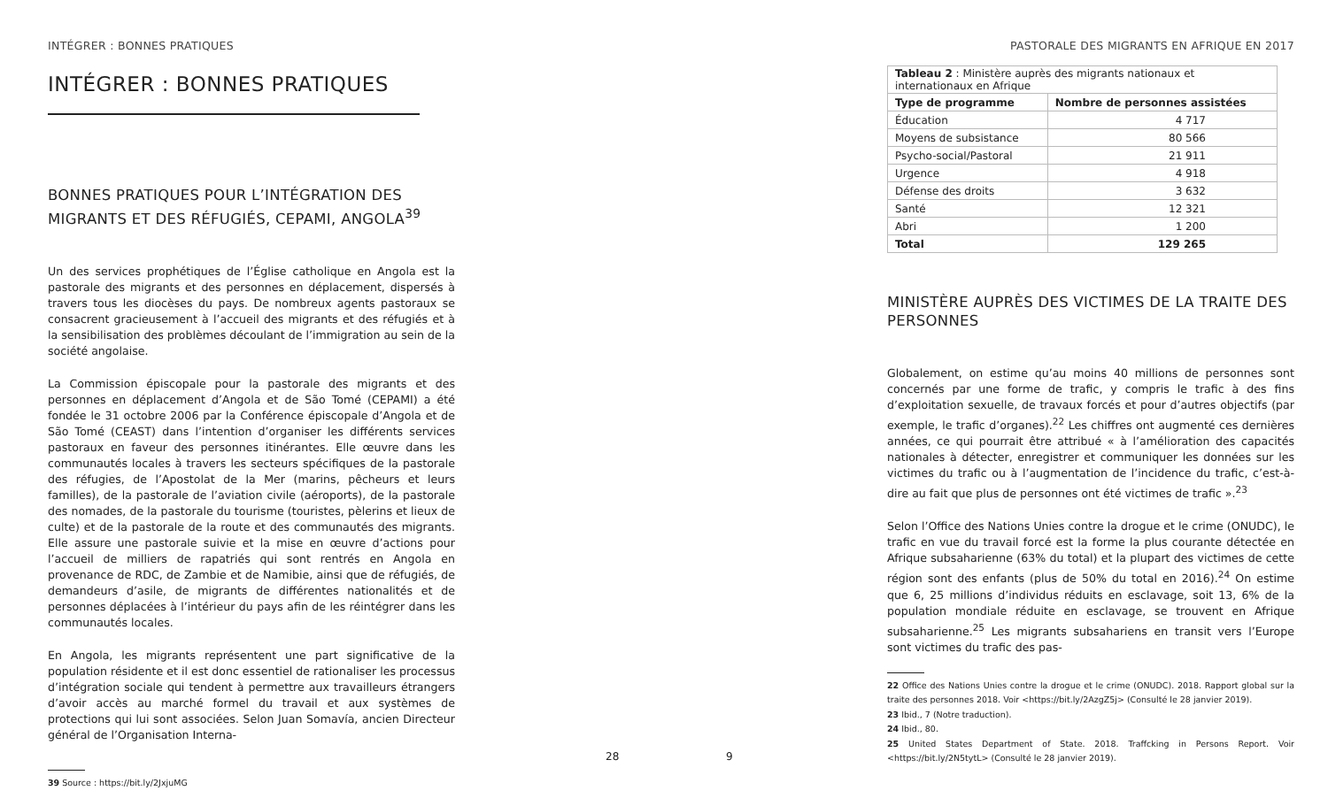INTÉGRER : BONNES PRATIQUES
INTÉGRER : BONNES PRATIQUES
BONNES PRATIQUES POUR L’INTÉGRATION DES MIGRANTS ET DES RÉFUGIÉS, CEPAMI, ANGOLA<sup>39</sup>
Un des services prophétiques de l’Église catholique en Angola est la pastorale des migrants et des personnes en déplacement, dispersés à travers tous les diocèses du pays. De nombreux agents pastoraux se consacrent gracieusement à l’accueil des migrants et des réfugiés et à la sensibilisation des problèmes découlant de l’immigration au sein de la société angolaise.
La Commission épiscopale pour la pastorale des migrants et des personnes en déplacement d’Angola et de São Tomé (CEPAMI) a été fondée le 31 octobre 2006 par la Conférence épiscopale d’Angola et de São Tomé (CEAST) dans l’intention d’organiser les différents services pastoraux en faveur des personnes itinérantes. Elle œuvre dans les communautés locales à travers les secteurs spécifiques de la pastorale des réfugies, de l’Apostolat de la Mer (marins, pêcheurs et leurs familles), de la pastorale de l’aviation civile (aéroports), de la pastorale des nomades, de la pastorale du tourisme (touristes, pèlerins et lieux de culte) et de la pastorale de la route et des communautés des migrants. Elle assure une pastorale suivie et la mise en œuvre d’actions pour l’accueil de milliers de rapatriés qui sont rentrés en Angola en provenance de RDC, de Zambie et de Namibie, ainsi que de réfugiés, de demandeurs d’asile, de migrants de différentes nationalités et de personnes déplacées à l’intérieur du pays afin de les réintégrer dans les communautés locales.
En Angola, les migrants représentent une part significative de la population résidente et il est donc essentiel de rationaliser les processus d’intégration sociale qui tendent à permettre aux travailleurs étrangers d’avoir accès au marché formel du travail et aux systèmes de protections qui lui sont associées. Selon Juan Somavía, ancien Directeur général de l’Organisation Interna-
39 Source : https://bit.ly/2JxjuMG
PASTORALE DES MIGRANTS EN AFRIQUE EN 2017
| Tableau 2 : Ministère auprès des migrants nationaux et internationaux en Afrique | |
| Type de programme | Nombre de personnes assistées |
| Éducation | 4 717 |
| Moyens de subsistance | 80 566 |
| Psycho-social/Pastoral | 21 911 |
| Urgence | 4 918 |
| Défense des droits | 3 632 |
| Santé | 12 321 |
| Abri | 1 200 |
| Total | 129 265 |
MINISTÈRE AUPRÈS DES VICTIMES DE LA TRAITE DES PERSONNES
Globalement, on estime qu’au moins 40 millions de personnes sont concernés par une forme de trafic, y compris le trafic à des fins d’exploitation sexuelle, de travaux forcés et pour d’autres objectifs (par exemple, le trafic d’organes).<sup>22</sup> Les chiffres ont augmenté ces dernières années, ce qui pourrait être attribué « à l’amélioration des capacités nationales à détecter, enregistrer et communiquer les données sur les victimes du trafic ou à l’augmentation de l’incidence du trafic, c’est-à-dire au fait que plus de personnes ont été victimes de trafic ».<sup>23</sup>
Selon l’Office des Nations Unies contre la drogue et le crime (ONUDC), le trafic en vue du travail forcé est la forme la plus courante détectée en Afrique subsaharienne (63% du total) et la plupart des victimes de cette région sont des enfants (plus de 50% du total en 2016).<sup>24</sup> On estime que 6, 25 millions d’individus réduits en esclavage, soit 13, 6% de la population mondiale réduite en esclavage, se trouvent en Afrique subsaharienne.<sup>25</sup> Les migrants subsahariens en transit vers l’Europe sont victimes du trafic des pas-
22 Office des Nations Unies contre la drogue et le crime (ONUDC). 2018. Rapport global sur la traite des personnes 2018. Voir <https://bit.ly/2AzgZ5j> (Consulté le 28 janvier 2019).
23 Ibid., 7 (Notre traduction).
24 Ibid., 80.
25 United States Department of State. 2018. Traffcking in Persons Report. Voir <https://bit.ly/2N5tytL> (Consulté le 28 janvier 2019).
28 9